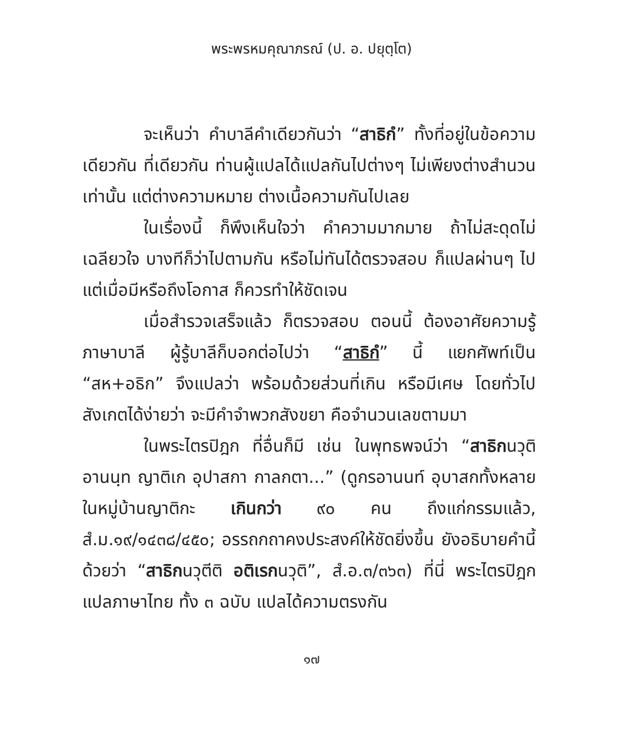พระพรหมคุณาภรณ์ (ป. อ. ปยุตฺโต)
จะเห็นว่า คำบาลีคำเดียวกันว่า “สาธิกํ” ทั้งที่อยู่ในข้อความเดียวกัน ที่เดียวกัน ท่านผู้แปลได้แปลกันไปต่างๆ ไม่เพียงต่างสำนวนเท่านั้น แต่ต่างความหมาย ต่างเนื้อความกันไปเลย
ในเรื่องนี้ ก็พึงเห็นใจว่า คำความมากมาย ถ้าไม่สะดุดไม่เฉลียวใจ บางทีก็ว่าไปตามกัน หรือไม่ทันได้ตรวจสอบ ก็แปลผ่านๆ ไป แต่เมื่อมีหรือถึงโอกาส ก็ควรทำให้ชัดเจน
เมื่อสำรวจเสร็จแล้ว ก็ตรวจสอบ ตอนนี้ ต้องอาศัยความรู้ภาษาบาลี ผู้รู้บาลีก็บอกต่อไปว่า “สาธิกํ” นี้ แยกศัพท์เป็น “สห+อธิก” จึงแปลว่า พร้อมด้วยส่วนที่เกิน หรือมีเศษ โดยทั่วไปสังเกตได้ง่ายว่า จะมีคำจำพวกสังขยา คือจำนวนเลขตามมา
ในพระไตรปิฎก ที่อื่นก็มี เช่น ในพุทธพจน์ว่า “สาธิกนวุติ อานนฺท ญาติเก อุปาสกา กาลกตา...” (ดูกรอานนท์ อุบาสกทั้งหลายในหมู่บ้านญาติกะ เกินกว่า ๙๐ คน ถึงแก่กรรมแล้ว, สํ.ม.๑๙/๑๔๓๘/๔๕๐; อรรถกถาคงประสงค์ให้ชัดยิ่งขึ้น ยังอธิบายคำนี้ด้วยว่า “สาธิกนวุตีติ อติเรกนวุติ”, สํ.อ.๓/๓๖๓) ที่นี่ พระไตรปิฎกแปลภาษาไทย ทั้ง ๓ ฉบับ แปลได้ความตรงกัน
๑๗